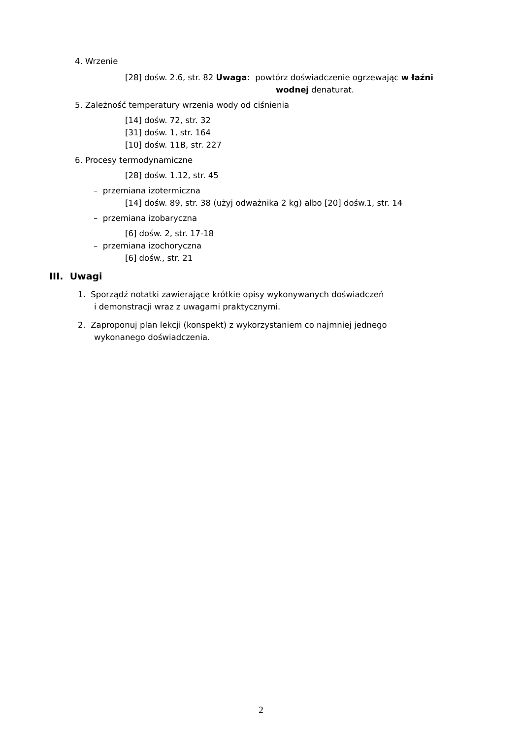4. Wrzenie
[28] dośw. 2.6, str. 82 Uwaga: powtórz doświadczenie ogrzewając w łaźni
wodnej denaturat.
5. Zależność temperatury wrzenia wody od ciśnienia
[14] dośw. 72, str. 32
[31] dośw. 1, str. 164
[10] dośw. 11B, str. 227
6. Procesy termodynamiczne
[28] dośw. 1.12, str. 45
– przemiana izotermiczna
[14] dośw. 89, str. 38 (użyj odważnika 2 kg) albo [20] dośw.1, str. 14
– przemiana izobaryczna
[6] dośw. 2, str. 17-18
– przemiana izochoryczna
[6] dośw., str. 21
III. Uwagi
1. Sporządź notatki zawierające krótkie opisy wykonywanych doświadczeń
i demonstracji wraz z uwagami praktycznymi.
2. Zaproponuj plan lekcji (konspekt) z wykorzystaniem co najmniej jednego
wykonanego doświadczenia.
2